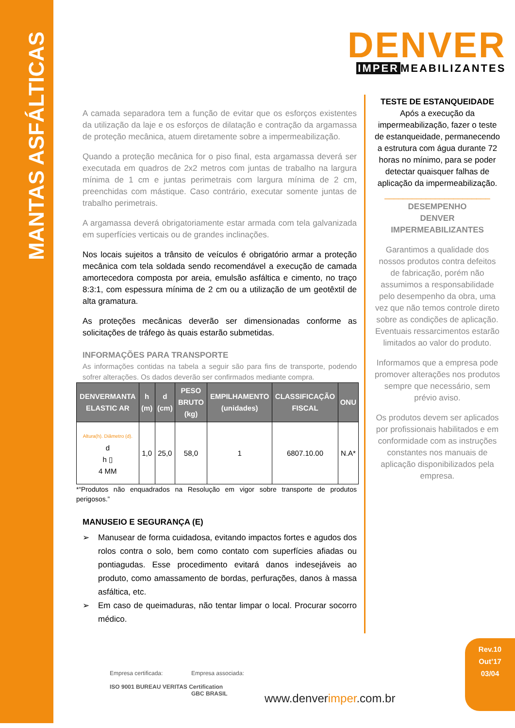MANTAS ASFÁLTICAS
DENVER
IMPER MEABILIZANTES
A camada separadora tem a função de evitar que os esforços existentes da utilização da laje e os esforços de dilatação e contração da argamassa de proteção mecânica, atuem diretamente sobre a impermeabilização.
Quando a proteção mecânica for o piso final, esta argamassa deverá ser executada em quadros de 2x2 metros com juntas de trabalho na largura mínima de 1 cm e juntas perimetrais com largura mínima de 2 cm, preenchidas com mástique. Caso contrário, executar somente juntas de trabalho perimetrais.
A argamassa deverá obrigatoriamente estar armada com tela galvanizada em superfícies verticais ou de grandes inclinações.
Nos locais sujeitos a trânsito de veículos é obrigatório armar a proteção mecânica com tela soldada sendo recomendável a execução de camada amortecedora composta por areia, emulsão asfáltica e cimento, no traço 8:3:1, com espessura mínima de 2 cm ou a utilização de um geotêxtil de alta gramatura.
As proteções mecânicas deverão ser dimensionadas conforme as solicitações de tráfego às quais estarão submetidas.
INFORMAÇÕES PARA TRANSPORTE
As informações contidas na tabela a seguir são para fins de transporte, podendo sofrer alterações. Os dados deverão ser confirmados mediante compra.
| DENVERMANTA ELASTIC AR | h (m) | d (cm) | PESO BRUTO (kg) | EMPILHAMENTO (unidades) | CLASSIFICAÇÃO FISCAL | ONU |
| --- | --- | --- | --- | --- | --- | --- |
| Altura(h). Diâmetro (d). d h ▯ 4 MM | 1,0 | 25,0 | 58,0 | 1 | 6807.10.00 | N.A* |
*“Produtos não enquadrados na Resolução em vigor sobre transporte de produtos perigosos.”
MANUSEIO E SEGURANÇA (E)
➢ Manusear de forma cuidadosa, evitando impactos fortes e agudos dos rolos contra o solo, bem como contato com superfícies afiadas ou pontiagudas. Esse procedimento evitará danos indesejáveis ao produto, como amassamento de bordas, perfurações, danos à massa asfáltica, etc.
➢ Em caso de queimaduras, não tentar limpar o local. Procurar socorro médico.
TESTE DE ESTANQUEIDADE
Após a execução da impermeabilização, fazer o teste de estanqueidade, permanecendo a estrutura com água durante 72 horas no mínimo, para se poder detectar quaisquer falhas de aplicação da impermeabilização.
_______________________
DESEMPENHO
DENVER IMPERMEABILIZANTES
Garantimos a qualidade dos nossos produtos contra defeitos de fabricação, porém não assumimos a responsabilidade pelo desempenho da obra, uma vez que não temos controle direto sobre as condições de aplicação. Eventuais ressarcimentos estarão limitados ao valor do produto.
Informamos que a empresa pode promover alterações nos produtos sempre que necessário, sem prévio aviso.
Os produtos devem ser aplicados por profissionais habilitados e em conformidade com as instruções constantes nos manuais de aplicação disponibilizados pela empresa.
Rev.10
Out’17
03/04
Empresa certificada:
ISO 9001 BUREAU VERITAS Certification
Empresa associada:
GBC BRASIL
www.denverimper.com.br